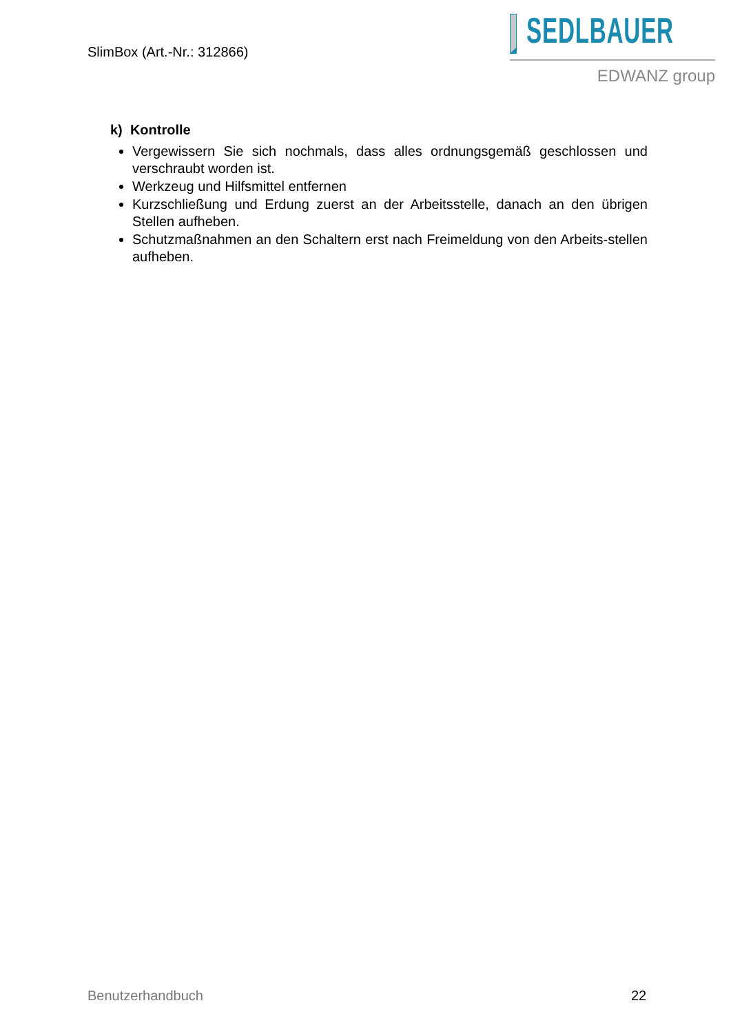SlimBox (Art.-Nr.: 312866)
SEDLBAUER
EDWANZ group
k) Kontrolle
Vergewissern Sie sich nochmals, dass alles ordnungsgemäß geschlossen und verschraubt worden ist.
Werkzeug und Hilfsmittel entfernen
Kurzschließung und Erdung zuerst an der Arbeitsstelle, danach an den übrigen Stellen aufheben.
Schutzmaßnahmen an den Schaltern erst nach Freimeldung von den Arbeits-stellen aufheben.
Benutzerhandbuch 22